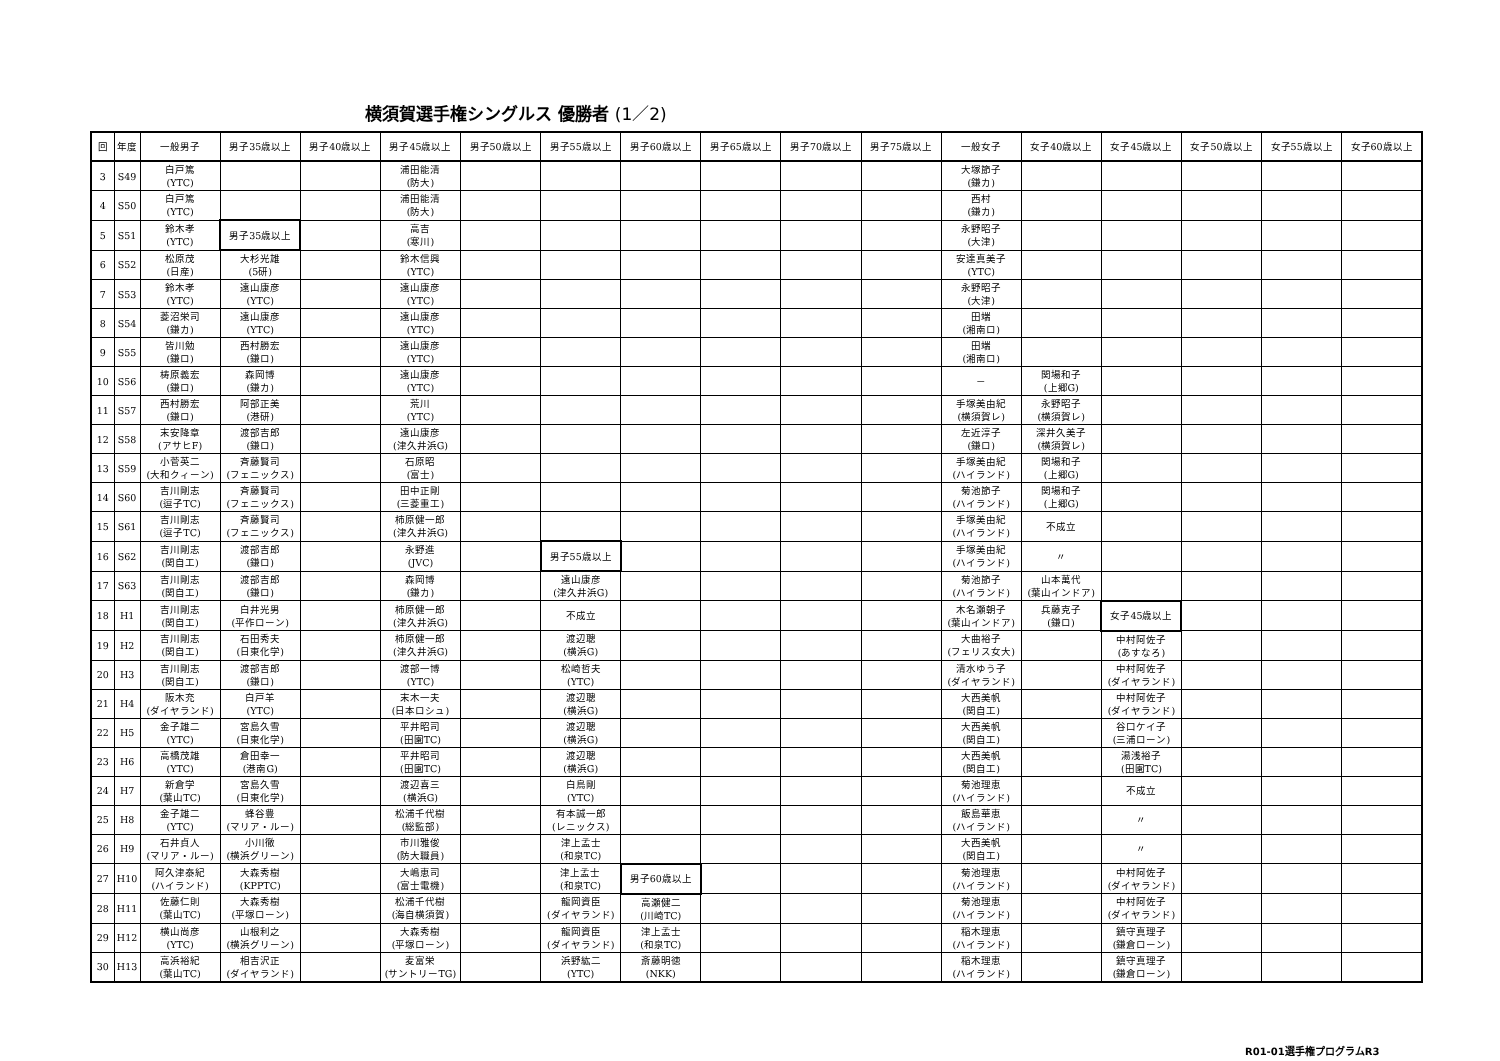横須賀選手権シングルス 優勝者 (1／2)
| 回 | 年度 | 一般男子 | 男子35歳以上 | 男子40歳以上 | 男子45歳以上 | 男子50歳以上 | 男子55歳以上 | 男子60歳以上 | 男子65歳以上 | 男子70歳以上 | 男子75歳以上 | 一般女子 | 女子40歳以上 | 女子45歳以上 | 女子50歳以上 | 女子55歳以上 | 女子60歳以上 |
| --- | --- | --- | --- | --- | --- | --- | --- | --- | --- | --- | --- | --- | --- | --- | --- | --- | --- |
| 3 | S49 | 白戸篤 (YTC) | | | 浦田能清 (防大) | | | | | | | 大塚節子 (鎌カ) | | | | | |
| 4 | S50 | 白戸篤 (YTC) | | | 浦田能清 (防大) | | | | | | | 西村 (鎌カ) | | | | | |
| 5 | S51 | 鈴木孝 (YTC) | 男子35歳以上 | | 高吉 (寒川) | | | | | | | 永野昭子 (大津) | | | | | |
| 6 | S52 | 松原茂 (日産) | 大杉光雄 (5研) | | 鈴木信興 (YTC) | | | | | | | 安達真美子 (YTC) | | | | | |
| 7 | S53 | 鈴木孝 (YTC) | 遠山康彦 (YTC) | | 遠山康彦 (YTC) | | | | | | | 永野昭子 (大津) | | | | | |
| 8 | S54 | 菱沼栄司 (鎌カ) | 遠山康彦 (YTC) | | 遠山康彦 (YTC) | | | | | | | 田端 (湘南ロ) | | | | | |
| 9 | S55 | 皆川勉 (鎌ロ) | 西村勝宏 (鎌ロ) | | 遠山康彦 (YTC) | | | | | | | 田端 (湘南ロ) | | | | | |
| 10 | S56 | 梼原義宏 (鎌ロ) | 森岡博 (鎌カ) | | 遠山康彦 (YTC) | | | | | | | － | 関場和子 (上郷G) | | | | |
| 11 | S57 | 西村勝宏 (鎌ロ) | 阿部正美 (港研) | | 荒川 (YTC) | | | | | | | 手塚美由紀 (横須賀レ) | 永野昭子 (横須賀レ) | | | | |
| 12 | S58 | 末安降章 (アサヒF) | 渡部吉郎 (鎌ロ) | | 遠山康彦 (津久井浜G) | | | | | | | 左近淳子 (鎌ロ) | 深井久美子 (横須賀レ) | | | | |
| 13 | S59 | 小菅英二 (大和クィーン) | 斉藤賢司 (フェニックス) | | 石原昭 (富士) | | | | | | | 手塚美由紀 (ハイランド) | 関場和子 (上郷G) | | | | |
| 14 | S60 | 吉川剛志 (逗子TC) | 斉藤賢司 (フェニックス) | | 田中正剛 (三菱重工) | | | | | | | 菊池節子 (ハイランド) | 関場和子 (上郷G) | | | | |
| 15 | S61 | 吉川剛志 (逗子TC) | 斉藤賢司 (フェニックス) | | 柿原健一郎 (津久井浜G) | | | | | | | 手塚美由紀 (ハイランド) | 不成立 | | | | |
| 16 | S62 | 吉川剛志 (関自工) | 渡部吉郎 (鎌ロ) | | 永野進 (JVC) | | 男子55歳以上 | | | | | 手塚美由紀 (ハイランド) | 〃 | | | | |
| 17 | S63 | 吉川剛志 (関自工) | 渡部吉郎 (鎌ロ) | | 森岡博 (鎌カ) | | 遠山康彦 (津久井浜G) | | | | | 菊池節子 (ハイランド) | 山本萬代 (葉山インドア) | | | | |
| 18 | H1 | 吉川剛志 (関自工) | 白井光男 (平作ローン) | | 柿原健一郎 (津久井浜G) | | 不成立 | | | | | 木名瀬朝子 (葉山インドア) | 兵藤克子 (鎌ロ) | 女子45歳以上 | | | |
| 19 | H2 | 吉川剛志 (関自工) | 石田秀夫 (日東化学) | | 柿原健一郎 (津久井浜G) | | 渡辺聰 (横浜G) | | | | | 大曲裕子 (フェリス女大) | | 中村阿佐子 (あすなろ) | | | |
| 20 | H3 | 吉川剛志 (関自工) | 渡部吉郎 (鎌ロ) | | 渡部一博 (YTC) | | 松崎哲夫 (YTC) | | | | | 清水ゆう子 (ダイヤランド) | | 中村阿佐子 (ダイヤランド) | | | |
| 21 | H4 | 阪木充 (ダイヤランド) | 白戸羊 (YTC) | | 末木一夫 (日本ロシュ) | | 渡辺聰 (横浜G) | | | | | 大西美帆 (関自工) | | 中村阿佐子 (ダイヤランド) | | | |
| 22 | H5 | 金子雄二 (YTC) | 宮島久雪 (日東化学) | | 平井昭司 (田園TC) | | 渡辺聰 (横浜G) | | | | | 大西美帆 (関自工) | | 谷口ケイ子 (三浦ローン) | | | |
| 23 | H6 | 高橋茂雄 (YTC) | 倉田幸一 (港南G) | | 平井昭司 (田園TC) | | 渡辺聰 (横浜G) | | | | | 大西美帆 (関自工) | | 湯浅裕子 (田園TC) | | | |
| 24 | H7 | 新倉学 (葉山TC) | 宮島久雪 (日東化学) | | 渡辺喜三 (横浜G) | | 白鳥剛 (YTC) | | | | | 菊池理恵 (ハイランド) | | 不成立 | | | |
| 25 | H8 | 金子雄二 (YTC) | 蜂谷豊 (マリア・ルー) | | 松浦千代樹 (総監部) | | 有本誠一郎 (レニックス) | | | | | 飯島華恵 (ハイランド) | | 〃 | | | |
| 26 | H9 | 石井貞人 (マリア・ルー) | 小川徹 (横浜グリーン) | | 市川雅俊 (防大職員) | | 津上孟士 (和泉TC) | | | | | 大西美帆 (関自工) | | 〃 | | | |
| 27 | H10 | 阿久津泰紀 (ハイランド) | 大森秀樹 (KPPTC) | | 大嶋恵司 (富士電機) | | 津上孟士 (和泉TC) | 男子60歳以上 | | | | 菊池理恵 (ハイランド) | | 中村阿佐子 (ダイヤランド) | | | |
| 28 | H11 | 佐藤仁則 (葉山TC) | 大森秀樹 (平塚ローン) | | 松浦千代樹 (海自横須賀) | | 龍岡資臣 (ダイヤランド) | 高瀬健二 (川崎TC) | | | | 菊池理恵 (ハイランド) | | 中村阿佐子 (ダイヤランド) | | | |
| 29 | H12 | 横山尚彦 (YTC) | 山根利之 (横浜グリーン) | | 大森秀樹 (平塚ローン) | | 龍岡資臣 (ダイヤランド) | 津上孟士 (和泉TC) | | | | 稲木理恵 (ハイランド) | | 鎮守真理子 (鎌倉ローン) | | | |
| 30 | H13 | 高浜裕紀 (葉山TC) | 相吉沢正 (ダイヤランド) | | 麦富栄 (サントリーTG) | | 浜野紘二 (YTC) | 斎藤明徳 (NKK) | | | | 稲木理恵 (ハイランド) | | 鎮守真理子 (鎌倉ローン) | | | |
R01-01選手権プログラムR3